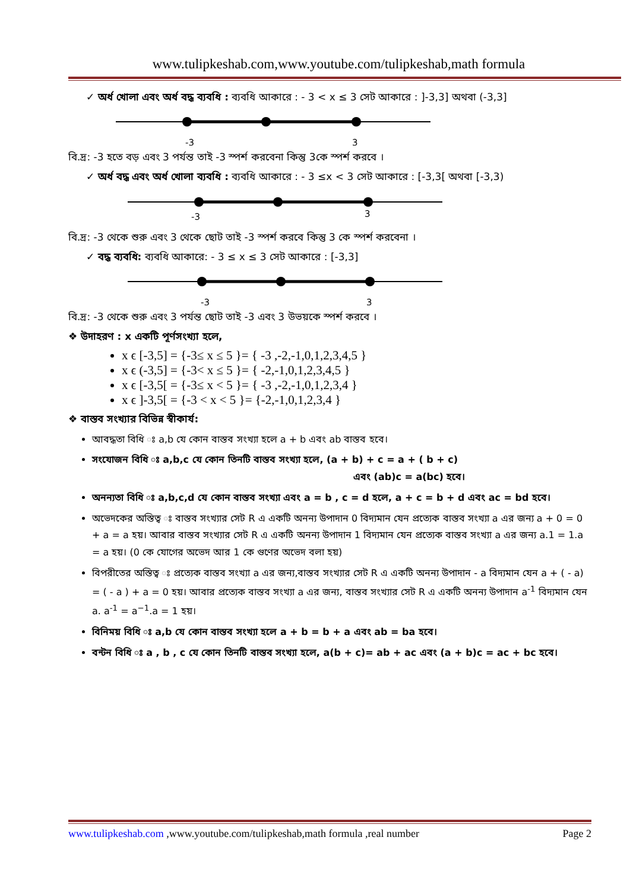www.tulipkeshab.com,www.youtube.com/tulipkeshab,math formula
✓ অর্ধ খোলা এবং অর্ধ বদ্ধ ব্যবধি : ব্যবধি আকারে : - 3 < x ≤ 3 সেট আকারে : ]-3,3] অথবা (-3,3]
-3
3
বি.দ্র: -3 হতে বড় এবং 3 পর্যন্ত তাই -3 স্পর্শ করবেনা কিন্তু 3কে স্পর্শ করবে ।
✓ অর্ধ বদ্ধ এবং অর্ধ খোলা ব্যবধি : ব্যবধি আকারে : - 3 ≤x < 3 সেট আকারে : [-3,3[ অথবা [-3,3)
-3
3
বি.দ্র: -3 থেকে শুরু এবং 3 থেকে ছোট তাই -3 স্পর্শ করবে কিন্তু 3 কে স্পর্শ করবেনা ।
✓ বদ্ধ ব্যবধি: ব্যবধি আকারে: - 3 ≤ x ≤ 3 সেট আকারে : [-3,3]
-3
3
বি.দ্র: -3 থেকে শুরু এবং 3 পর্যন্ত ছোট তাই -3 এবং 3 উভয়কে স্পর্শ করবে ।
❖ উদাহরণ : x একটি পূর্ণসংখ্যা হলে,
x ϵ [-3,5] = {-3≤ x ≤ 5 }= { -3 ,-2,-1,0,1,2,3,4,5 }
x ϵ (-3,5] = {-3< x ≤ 5 }= { -2,-1,0,1,2,3,4,5 }
x ϵ [-3,5[ = {-3≤ x < 5 }= { -3 ,-2,-1,0,1,2,3,4 }
x ϵ ]-3,5[ = {-3 < x < 5 }= {-2,-1,0,1,2,3,4 }
❖ বাস্তব সংখ্যার বিভিন্ন স্বীকার্য:
আবদ্ধতা বিধি ঃ a,b যে কোন বাস্তব সংখ্যা হলে a + b এবং ab বাস্তব হবে।
সংযোজন বিধি ঃ a,b,c যে কোন তিনটি বাস্তব সংখ্যা হলে, (a + b) + c = a + ( b + c)
এবং (ab)c = a(bc) হবে।
অনন্যতা বিধি ঃ a,b,c,d যে কোন বাস্তব সংখ্যা এবং a = b , c = d হলে, a + c = b + d এবং ac = bd হবে।
অভেদকের অস্তিত্ব ঃ বাস্তব সংখ্যার সেট R এ একটি অনন্য উপাদান 0 বিদ্যমান যেন প্রত্যেক বাস্তব সংখ্যা a এর জন্য a + 0 = 0 + a = a হয়। আবার বাস্তব সংখ্যার সেট R এ একটি অনন্য উপাদান 1 বিদ্যমান যেন প্রত্যেক বাস্তব সংখ্যা a এর জন্য a.1 = 1.a = a হয়। (0 কে যোগের অভেদ আর 1 কে গুণের অভেদ বলা হয়)
বিপরীতের অস্তিত্ব ঃ প্রত্যেক বাস্তব সংখ্যা a এর জন্য,বাস্তব সংখ্যার সেট R এ একটি অনন্য উপাদান - a বিদ্যমান যেন a + ( - a) = ( - a ) + a = 0 হয়। আবার প্রত্যেক বাস্তব সংখ্যা a এর জন্য, বাস্তব সংখ্যার সেট R এ একটি অনন্য উপাদান a<sup>-1</sup> বিদ্যমান যেন a. a<sup>-1</sup> = a<sup>−1</sup>.a = 1 হয়।
বিনিময় বিধি ঃ a,b যে কোন বাস্তব সংখ্যা হলে a + b = b + a এবং ab = ba হবে।
বন্টন বিধি ঃ a , b , c যে কোন তিনটি বাস্তব সংখ্যা হলে, a(b + c)= ab + ac এবং (a + b)c = ac + bc হবে।
www.tulipkeshab.com ,www.youtube.com/tulipkeshab,math formula ,real number Page 2